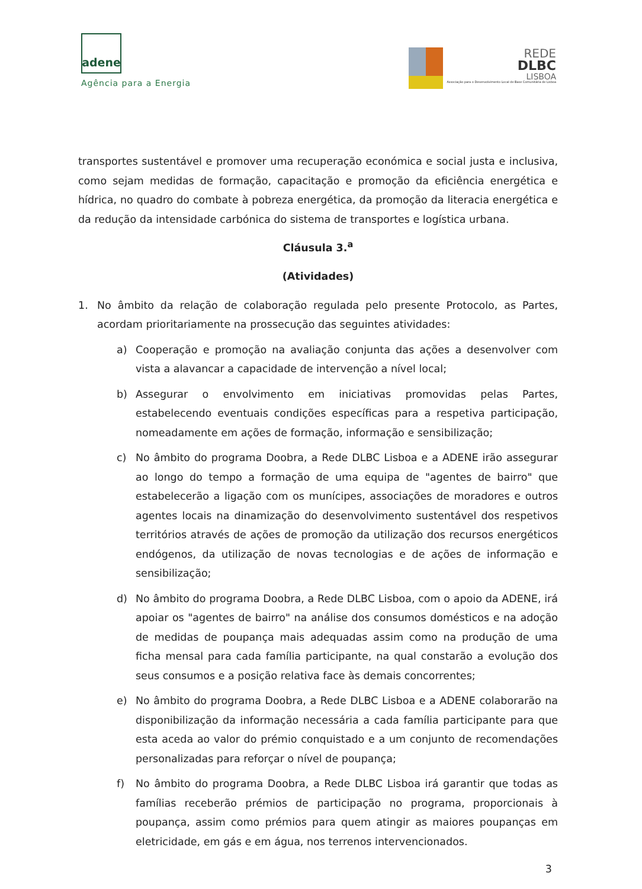adene
Agência para a Energia
REDE
DLBC
LISBOA
Associação para o Desenvolvimento Local de Base Comunitária de Lisboa
transportes sustentável e promover uma recuperação económica e social justa e inclusiva, como sejam medidas de formação, capacitação e promoção da eficiência energética e hídrica, no quadro do combate à pobreza energética, da promoção da literacia energética e da redução da intensidade carbónica do sistema de transportes e logística urbana.
Cláusula 3.<sup>a</sup>
(Atividades)
1. No âmbito da relação de colaboração regulada pelo presente Protocolo, as Partes, acordam prioritariamente na prossecução das seguintes atividades:
a) Cooperação e promoção na avaliação conjunta das ações a desenvolver com vista a alavancar a capacidade de intervenção a nível local;
b) Assegurar o envolvimento em iniciativas promovidas pelas Partes, estabelecendo eventuais condições específicas para a respetiva participação, nomeadamente em ações de formação, informação e sensibilização;
c) No âmbito do programa Doobra, a Rede DLBC Lisboa e a ADENE irão assegurar ao longo do tempo a formação de uma equipa de "agentes de bairro" que estabelecerão a ligação com os munícipes, associações de moradores e outros agentes locais na dinamização do desenvolvimento sustentável dos respetivos territórios através de ações de promoção da utilização dos recursos energéticos endógenos, da utilização de novas tecnologias e de ações de informação e sensibilização;
d) No âmbito do programa Doobra, a Rede DLBC Lisboa, com o apoio da ADENE, irá apoiar os "agentes de bairro" na análise dos consumos domésticos e na adoção de medidas de poupança mais adequadas assim como na produção de uma ficha mensal para cada família participante, na qual constarão a evolução dos seus consumos e a posição relativa face às demais concorrentes;
e) No âmbito do programa Doobra, a Rede DLBC Lisboa e a ADENE colaborarão na disponibilização da informação necessária a cada família participante para que esta aceda ao valor do prémio conquistado e a um conjunto de recomendações personalizadas para reforçar o nível de poupança;
f) No âmbito do programa Doobra, a Rede DLBC Lisboa irá garantir que todas as famílias receberão prémios de participação no programa, proporcionais à poupança, assim como prémios para quem atingir as maiores poupanças em eletricidade, em gás e em água, nos terrenos intervencionados.
3